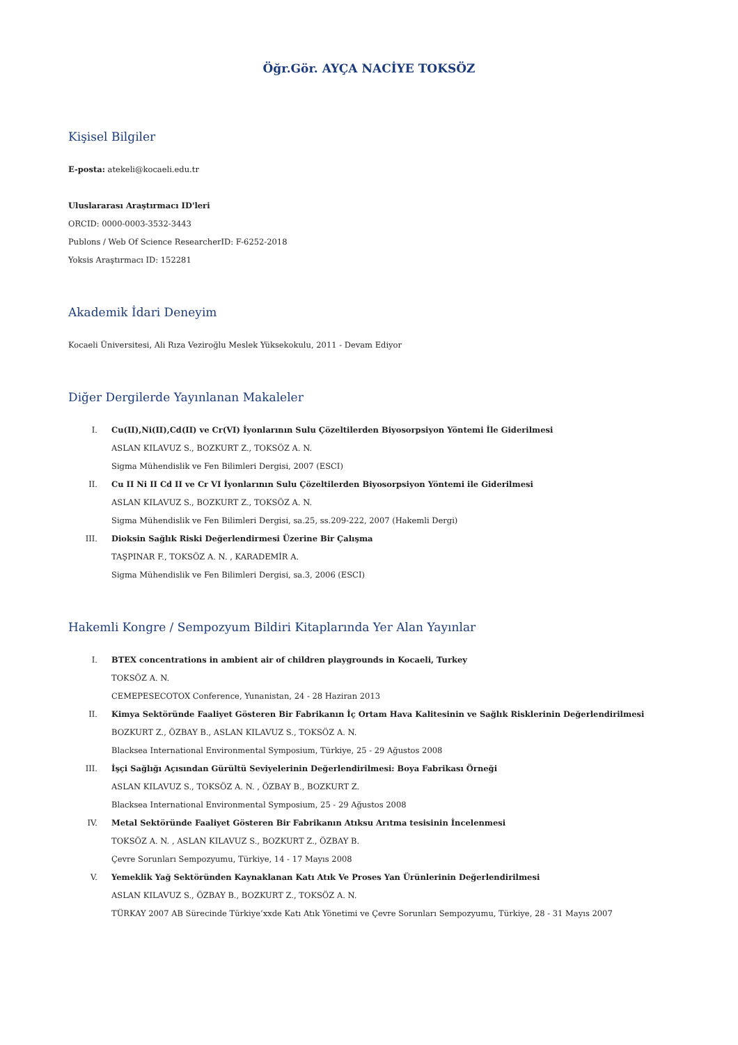Öğr.Gör. AYÇA NACİYE TOKSÖZ
Kişisel Bilgiler
E-posta: atekeli@kocaeli.edu.tr
Uluslararası Araştırmacı ID'leri
ORCID: 0000-0003-3532-3443
Publons / Web Of Science ResearcherID: F-6252-2018
Yoksis Araştırmacı ID: 152281
Akademik İdari Deneyim
Kocaeli Üniversitesi, Ali Rıza Veziroğlu Meslek Yüksekokulu, 2011 - Devam Ediyor
Diğer Dergilerde Yayınlanan Makaleler
I. Cu(II),Ni(II),Cd(II) ve Cr(VI) İyonlarının Sulu Çözeltilerden Biyosorpsiyon Yöntemi İle Giderilmesi
ASLAN KILAVUZ S., BOZKURT Z., TOKSÖZ A. N.
Sigma Mühendislik ve Fen Bilimleri Dergisi, 2007 (ESCI)
II. Cu II Ni II Cd II ve Cr VI İyonlarının Sulu Çözeltilerden Biyosorpsiyon Yöntemi ile Giderilmesi
ASLAN KILAVUZ S., BOZKURT Z., TOKSÖZ A. N.
Sigma Mühendislik ve Fen Bilimleri Dergisi, sa.25, ss.209-222, 2007 (Hakemli Dergi)
III. Dioksin Sağlık Riski Değerlendirmesi Üzerine Bir Çalışma
TAŞPINAR F., TOKSÖZ A. N. , KARADEMİR A.
Sigma Mühendislik ve Fen Bilimleri Dergisi, sa.3, 2006 (ESCI)
Hakemli Kongre / Sempozyum Bildiri Kitaplarında Yer Alan Yayınlar
I. BTEX concentrations in ambient air of children playgrounds in Kocaeli, Turkey
TOKSÖZ A. N.
CEMEPESECOTOX Conference, Yunanistan, 24 - 28 Haziran 2013
II. Kimya Sektöründe Faaliyet Gösteren Bir Fabrikanın İç Ortam Hava Kalitesinin ve Sağlık Risklerinin Değerlendirilmesi
BOZKURT Z., ÖZBAY B., ASLAN KILAVUZ S., TOKSÖZ A. N.
Blacksea International Environmental Symposium, Türkiye, 25 - 29 Ağustos 2008
III. İşçi Sağlığı Açısından Gürültü Seviyelerinin Değerlendirilmesi: Boya Fabrikası Örneği
ASLAN KILAVUZ S., TOKSÖZ A. N. , ÖZBAY B., BOZKURT Z.
Blacksea International Environmental Symposium, 25 - 29 Ağustos 2008
IV. Metal Sektöründe Faaliyet Gösteren Bir Fabrikanın Atıksu Arıtma tesisinin İncelenmesi
TOKSÖZ A. N. , ASLAN KILAVUZ S., BOZKURT Z., ÖZBAY B.
Çevre Sorunları Sempozyumu, Türkiye, 14 - 17 Mayıs 2008
V. Yemeklik Yağ Sektöründen Kaynaklanan Katı Atık Ve Proses Yan Ürünlerinin Değerlendirilmesi
ASLAN KILAVUZ S., ÖZBAY B., BOZKURT Z., TOKSÖZ A. N.
TÜRKAY 2007 AB Sürecinde Türkiye’xxde Katı Atık Yönetimi ve Çevre Sorunları Sempozyumu, Türkiye, 28 - 31 Mayıs 2007